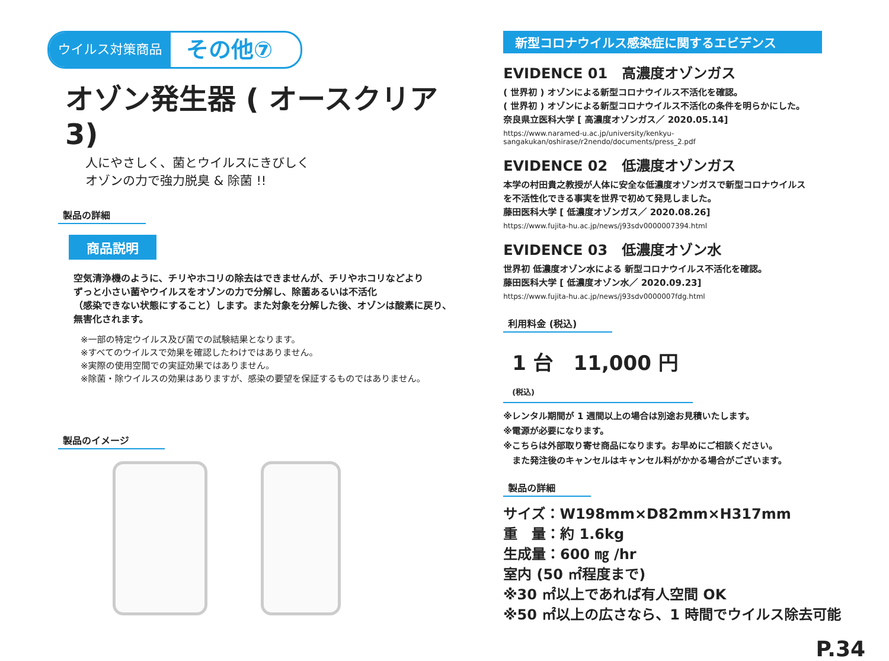ウイルス対策商品
その他⑦
オゾン発生器 ( オースクリア 3)
人にやさしく、菌とウイルスにきびしく
オゾンの力で強力脱臭 & 除菌 !!
製品の詳細
商品説明
空気清浄機のように、チリやホコリの除去はできませんが、チリやホコリなどより
ずっと小さい菌やウイルスをオゾンの力で分解し、除菌あるいは不活化
（感染できない状態にすること）します。また対象を分解した後、オゾンは酸素に戻り、
無害化されます。
※一部の特定ウイルス及び菌での試験結果となります。
※すべてのウイルスで効果を確認したわけではありません。
※実際の使用空間での実証効果ではありません。
※除菌・除ウイルスの効果はありますが、感染の要望を保証するものではありません。
製品のイメージ
新型コロナウイルス感染症に関するエビデンス
EVIDENCE 01　高濃度オゾンガス
( 世界初 ) オゾンによる新型コロナウイルス不活化を確認。
( 世界初 ) オゾンによる新型コロナウイルス不活化の条件を明らかにした。
奈良県立医科大学 [ 高濃度オゾンガス／ 2020.05.14]
https://www.naramed-u.ac.jp/university/kenkyu-sangakukan/oshirase/r2nendo/documents/press_2.pdf
EVIDENCE 02　低濃度オゾンガス
本学の村田貴之教授が人体に安全な低濃度オゾンガスで新型コロナウイルス
を不活性化できる事実を世界で初めて発見しました。
藤田医科大学 [ 低濃度オゾンガス／ 2020.08.26]
https://www.fujita-hu.ac.jp/news/j93sdv0000007394.html
EVIDENCE 03　低濃度オゾン水
世界初 低濃度オゾン水による 新型コロナウイルス不活化を確認。
藤田医科大学 [ 低濃度オゾン水／ 2020.09.23]
https://www.fujita-hu.ac.jp/news/j93sdv0000007fdg.html
利用料金 (税込)
1 台　11,000 円 (税込)
※レンタル期間が 1 週間以上の場合は別途お見積いたします。
※電源が必要になります。
※こちらは外部取り寄せ商品になります。お早めにご相談ください。
　また発注後のキャンセルはキャンセル料がかかる場合がございます。
製品の詳細
サイズ：W198mm×D82mm×H317mm
重　量：約 1.6kg
生成量：600 ㎎ /hr
室内 (50 ㎡程度まで)
※30 ㎡以上であれば有人空間 OK
※50 ㎡以上の広さなら、1 時間でウイルス除去可能
P.34